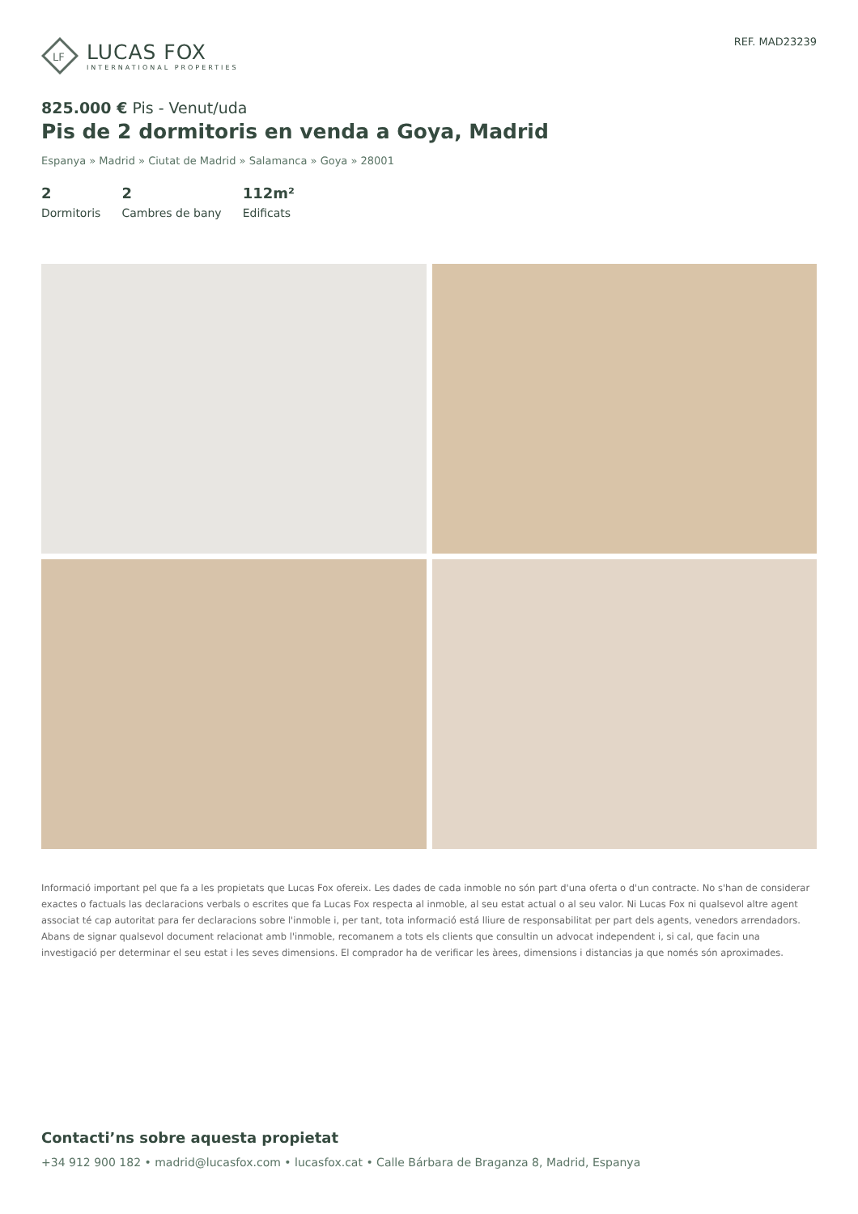LF
LUCAS FOX
INTERNATIONAL PROPERTIES
REF. MAD23239
825.000 € Pis - Venut/uda
Pis de 2 dormitoris en venda a Goya, Madrid
Espanya » Madrid » Ciutat de Madrid » Salamanca » Goya » 28001
2
Dormitoris
2
Cambres de bany
112m²
Edificats
Informació important pel que fa a les propietats que Lucas Fox ofereix. Les dades de cada inmoble no són part d'una oferta o d'un contracte. No s'han de considerar exactes o factuals las declaracions verbals o escrites que fa Lucas Fox respecta al inmoble, al seu estat actual o al seu valor. Ni Lucas Fox ni qualsevol altre agent associat té cap autoritat para fer declaracions sobre l'inmoble i, per tant, tota informació está lliure de responsabilitat per part dels agents, venedors arrendadors. Abans de signar qualsevol document relacionat amb l'inmoble, recomanem a tots els clients que consultin un advocat independent i, si cal, que facin una investigació per determinar el seu estat i les seves dimensions. El comprador ha de verificar les àrees, dimensions i distancias ja que només són aproximades.
Contacti’ns sobre aquesta propietat
+34 912 900 182 • madrid@lucasfox.com • lucasfox.cat • Calle Bárbara de Braganza 8, Madrid, Espanya